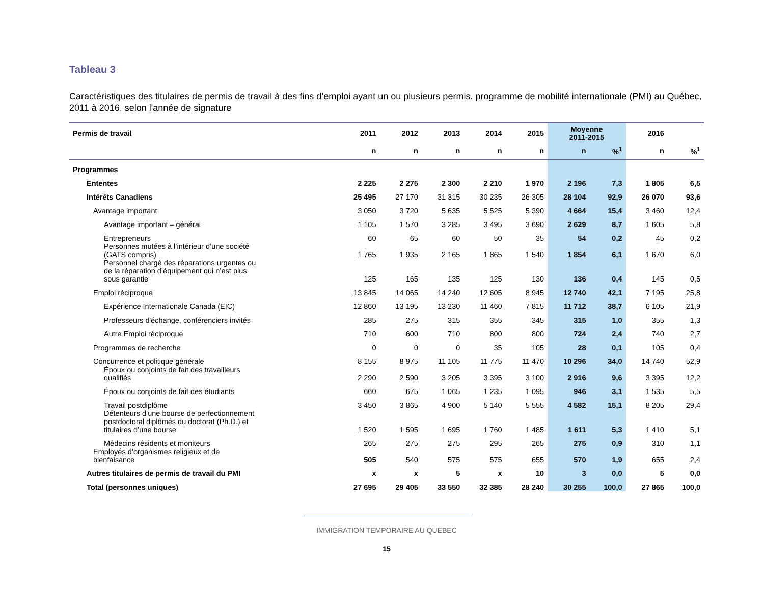Tableau 3
Caractéristiques des titulaires de permis de travail à des fins d’emploi ayant un ou plusieurs permis, programme de mobilité internationale (PMI) au Québec, 2011 à 2016, selon l'année de signature
| Permis de travail | 2011 | 2012 | 2013 | 2014 | 2015 | Moyenne 2011-2015 | | 2016 | |
| --- | --- | --- | --- | --- | --- | --- | --- | --- | --- |
| | n | n | n | n | n | n | %<sup>1</sup> | n | %<sup>1</sup> |
| Programmes | | | | | | | | | |
| Ententes | 2 225 | 2 275 | 2 300 | 2 210 | 1 970 | 2 196 | 7,3 | 1 805 | 6,5 |
| Intérêts Canadiens | 25 495 | 27 170 | 31 315 | 30 235 | 26 305 | 28 104 | 92,9 | 26 070 | 93,6 |
| Avantage important | 3 050 | 3 720 | 5 635 | 5 525 | 5 390 | 4 664 | 15,4 | 3 460 | 12,4 |
| Avantage important – général | 1 105 | 1 570 | 3 285 | 3 495 | 3 690 | 2 629 | 8,7 | 1 605 | 5,8 |
| Entrepreneurs | 60 | 65 | 60 | 50 | 35 | 54 | 0,2 | 45 | 0,2 |
| Personnes mutées à l’intérieur d’une société (GATS compris) | 1 765 | 1 935 | 2 165 | 1 865 | 1 540 | 1 854 | 6,1 | 1 670 | 6,0 |
| Personnel chargé des réparations urgentes ou de la réparation d’équipement qui n’est plus sous garantie | 125 | 165 | 135 | 125 | 130 | 136 | 0,4 | 145 | 0,5 |
| Emploi réciproque | 13 845 | 14 065 | 14 240 | 12 605 | 8 945 | 12 740 | 42,1 | 7 195 | 25,8 |
| Expérience Internationale Canada (EIC) | 12 860 | 13 195 | 13 230 | 11 460 | 7 815 | 11 712 | 38,7 | 6 105 | 21,9 |
| Professeurs d'échange, conférenciers invités | 285 | 275 | 315 | 355 | 345 | 315 | 1,0 | 355 | 1,3 |
| Autre Emploi réciproque | 710 | 600 | 710 | 800 | 800 | 724 | 2,4 | 740 | 2,7 |
| Programmes de recherche | 0 | 0 | 0 | 35 | 105 | 28 | 0,1 | 105 | 0,4 |
| Concurrence et politique générale | 8 155 | 8 975 | 11 105 | 11 775 | 11 470 | 10 296 | 34,0 | 14 740 | 52,9 |
| Époux ou conjoints de fait des travailleurs qualifiés | 2 290 | 2 590 | 3 205 | 3 395 | 3 100 | 2 916 | 9,6 | 3 395 | 12,2 |
| Époux ou conjoints de fait des étudiants | 660 | 675 | 1 065 | 1 235 | 1 095 | 946 | 3,1 | 1 535 | 5,5 |
| Travail postdiplôme | 3 450 | 3 865 | 4 900 | 5 140 | 5 555 | 4 582 | 15,1 | 8 205 | 29,4 |
| Détenteurs d’une bourse de perfectionnement postdoctoral diplômés du doctorat (Ph.D.) et titulaires d’une bourse | 1 520 | 1 595 | 1 695 | 1 760 | 1 485 | 1 611 | 5,3 | 1 410 | 5,1 |
| Médecins résidents et moniteurs | 265 | 275 | 275 | 295 | 265 | 275 | 0,9 | 310 | 1,1 |
| Employés d’organismes religieux et de bienfaisance | 505 | 540 | 575 | 575 | 655 | 570 | 1,9 | 655 | 2,4 |
| Autres titulaires de permis de travail du PMI | x | x | 5 | x | 10 | 3 | 0,0 | 5 | 0,0 |
| Total (personnes uniques) | 27 695 | 29 405 | 33 550 | 32 385 | 28 240 | 30 255 | 100,0 | 27 865 | 100,0 |
IMMIGRATION TEMPORAIRE AU QUEBEC
15